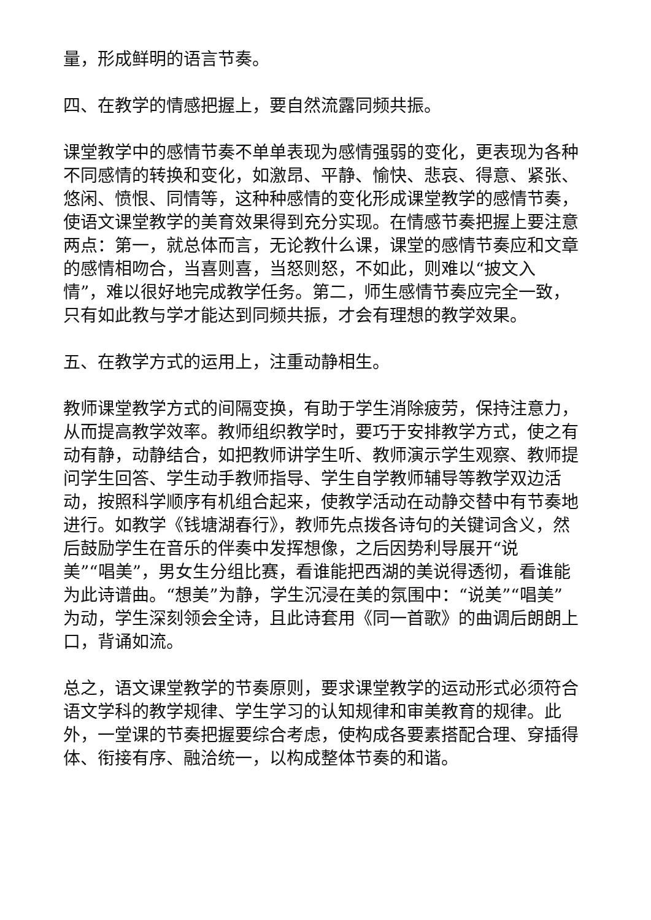量，形成鲜明的语言节奏。
四、在教学的情感把握上，要自然流露同频共振。
课堂教学中的感情节奏不单单表现为感情强弱的变化，更表现为各种不同感情的转换和变化，如激昂、平静、愉快、悲哀、得意、紧张、悠闲、愤恨、同情等，这种种感情的变化形成课堂教学的感情节奏，使语文课堂教学的美育效果得到充分实现。在情感节奏把握上要注意两点：第一，就总体而言，无论教什么课，课堂的感情节奏应和文章的感情相吻合，当喜则喜，当怒则怒，不如此，则难以“披文入情”，难以很好地完成教学任务。第二，师生感情节奏应完全一致，只有如此教与学才能达到同频共振，才会有理想的教学效果。
五、在教学方式的运用上，注重动静相生。
教师课堂教学方式的间隔变换，有助于学生消除疲劳，保持注意力，从而提高教学效率。教师组织教学时，要巧于安排教学方式，使之有动有静，动静结合，如把教师讲学生听、教师演示学生观察、教师提问学生回答、学生动手教师指导、学生自学教师辅导等教学双边活动，按照科学顺序有机组合起来，使教学活动在动静交替中有节奏地进行。如教学《钱塘湖春行》，教师先点拨各诗句的关键词含义，然后鼓励学生在音乐的伴奏中发挥想像，之后因势利导展开“说
美”“唱美”，男女生分组比赛，看谁能把西湖的美说得透彻，看谁能为此诗谱曲。“想美”为静，学生沉浸在美的氛围中：“说美”“唱美”为动，学生深刻领会全诗，且此诗套用《同一首歌》的曲调后朗朗上口，背诵如流。
总之，语文课堂教学的节奏原则，要求课堂教学的运动形式必须符合语文学科的教学规律、学生学习的认知规律和审美教育的规律。此外，一堂课的节奏把握要综合考虑，使构成各要素搭配合理、穿插得体、衔接有序、融洽统一，以构成整体节奏的和谐。